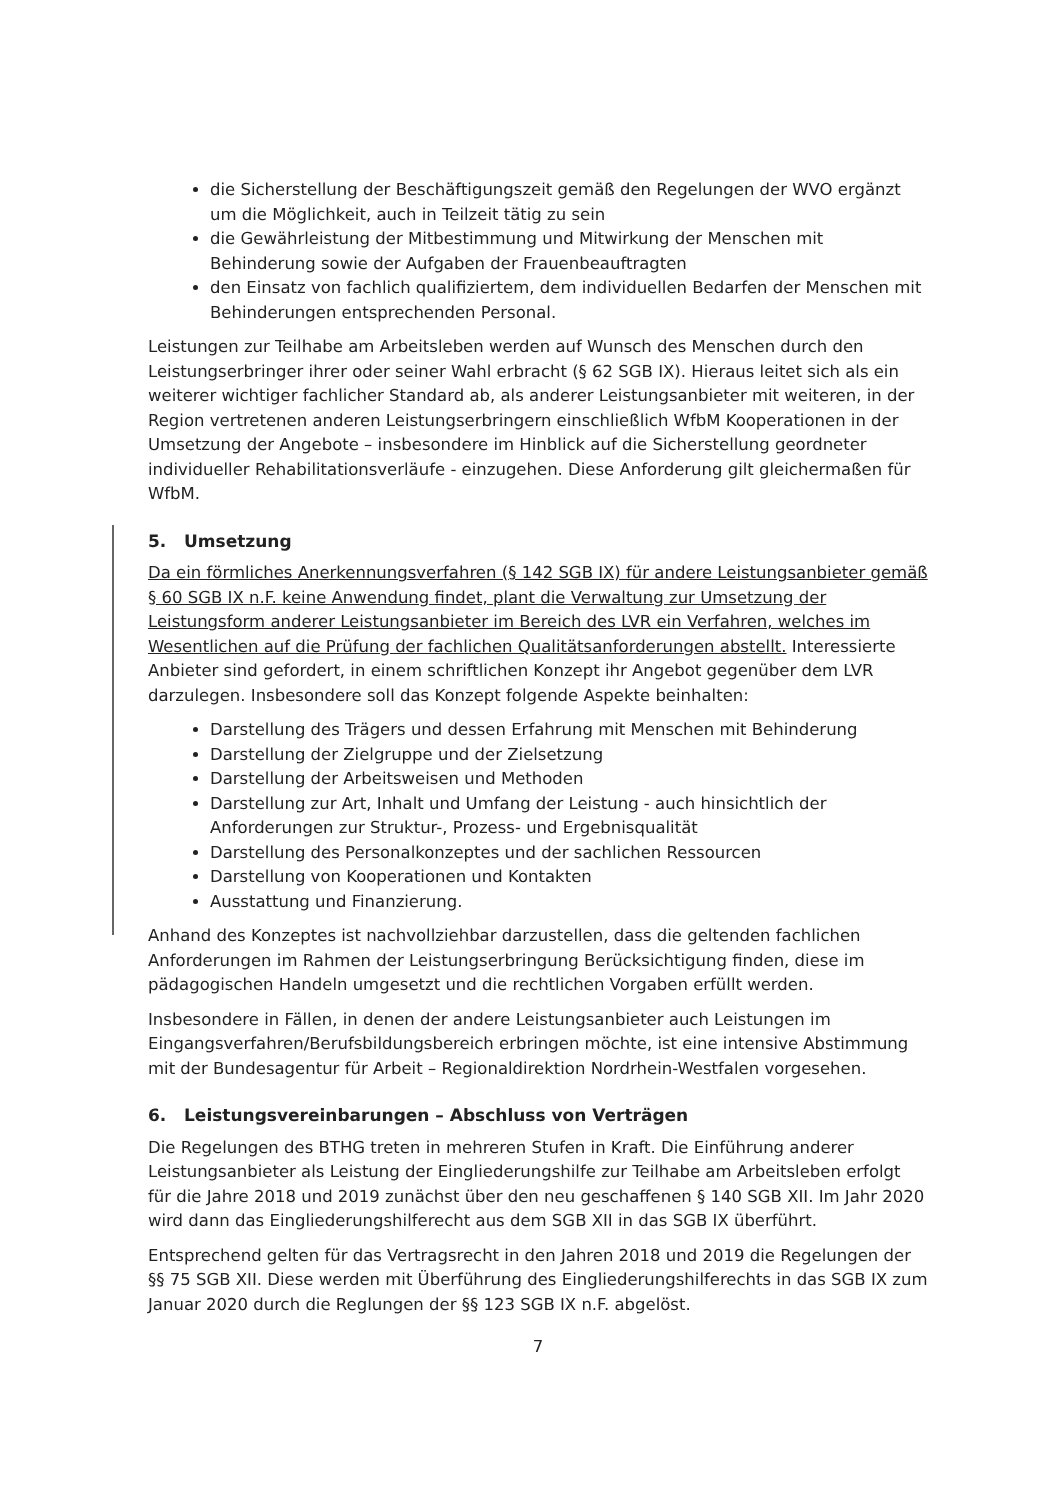die Sicherstellung der Beschäftigungszeit gemäß den Regelungen der WVO ergänzt um die Möglichkeit, auch in Teilzeit tätig zu sein
die Gewährleistung der Mitbestimmung und Mitwirkung der Menschen mit Behinderung sowie der Aufgaben der Frauenbeauftragten
den Einsatz von fachlich qualifiziertem, dem individuellen Bedarfen der Menschen mit Behinderungen entsprechenden Personal.
Leistungen zur Teilhabe am Arbeitsleben werden auf Wunsch des Menschen durch den Leistungserbringer ihrer oder seiner Wahl erbracht (§ 62 SGB IX). Hieraus leitet sich als ein weiterer wichtiger fachlicher Standard ab, als anderer Leistungsanbieter mit weiteren, in der Region vertretenen anderen Leistungserbringern einschließlich WfbM Kooperationen in der Umsetzung der Angebote – insbesondere im Hinblick auf die Sicherstellung geordneter individueller Rehabilitationsverläufe - einzugehen. Diese Anforderung gilt gleichermaßen für WfbM.
5. Umsetzung
Da ein förmliches Anerkennungsverfahren (§ 142 SGB IX) für andere Leistungsanbieter gemäß § 60 SGB IX n.F. keine Anwendung findet, plant die Verwaltung zur Umsetzung der Leistungsform anderer Leistungsanbieter im Bereich des LVR ein Verfahren, welches im Wesentlichen auf die Prüfung der fachlichen Qualitätsanforderungen abstellt. Interessierte Anbieter sind gefordert, in einem schriftlichen Konzept ihr Angebot gegenüber dem LVR darzulegen. Insbesondere soll das Konzept folgende Aspekte beinhalten:
Darstellung des Trägers und dessen Erfahrung mit Menschen mit Behinderung
Darstellung der Zielgruppe und der Zielsetzung
Darstellung der Arbeitsweisen und Methoden
Darstellung zur Art, Inhalt und Umfang der Leistung - auch hinsichtlich der Anforderungen zur Struktur-, Prozess- und Ergebnisqualität
Darstellung des Personalkonzeptes und der sachlichen Ressourcen
Darstellung von Kooperationen und Kontakten
Ausstattung und Finanzierung.
Anhand des Konzeptes ist nachvollziehbar darzustellen, dass die geltenden fachlichen Anforderungen im Rahmen der Leistungserbringung Berücksichtigung finden, diese im pädagogischen Handeln umgesetzt und die rechtlichen Vorgaben erfüllt werden.
Insbesondere in Fällen, in denen der andere Leistungsanbieter auch Leistungen im Eingangsverfahren/Berufsbildungsbereich erbringen möchte, ist eine intensive Abstimmung mit der Bundesagentur für Arbeit – Regionaldirektion Nordrhein-Westfalen vorgesehen.
6. Leistungsvereinbarungen – Abschluss von Verträgen
Die Regelungen des BTHG treten in mehreren Stufen in Kraft. Die Einführung anderer Leistungsanbieter als Leistung der Eingliederungshilfe zur Teilhabe am Arbeitsleben erfolgt für die Jahre 2018 und 2019 zunächst über den neu geschaffenen § 140 SGB XII. Im Jahr 2020 wird dann das Eingliederungshilferecht aus dem SGB XII in das SGB IX überführt.
Entsprechend gelten für das Vertragsrecht in den Jahren 2018 und 2019 die Regelungen der §§ 75 SGB XII. Diese werden mit Überführung des Eingliederungshilferechts in das SGB IX zum Januar 2020 durch die Reglungen der §§ 123 SGB IX n.F. abgelöst.
7